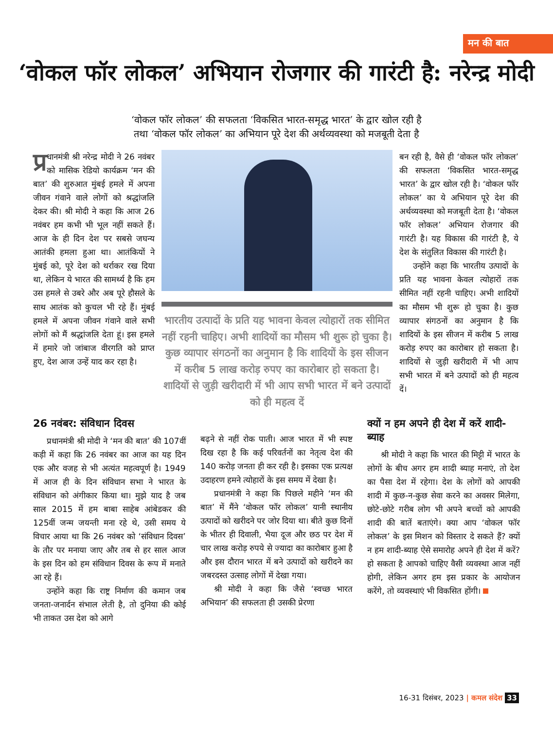मन की बात
‘वोकल फॉर लोकल’ अभियान रोजगार की गारंटी है: नरेन्द्र मोदी
‘वोकल फॉर लोकल’ की सफलता ‘विकसित भारत-समृद्ध भारत’ के द्वार खोल रही है
तथा ‘वोकल फॉर लोकल’ का अभियान पूरे देश की अर्थव्यवस्था को मजबूती देता है
प्र धानमंत्री श्री नरेन्द्र मोदी ने 26 नवंबर को मासिक रेडियो कार्यक्रम ‘मन की बात’ की शुरुआत मुंबई हमले में अपना जीवन गंवाने वाले लोगों को श्रद्धांजलि देकर की। श्री मोदी ने कहा कि आज 26 नवंबर हम कभी भी भूल नहीं सकते हैं। आज के ही दिन देश पर सबसे जघन्य आतंकी हमला हुआ था। आतंकियों ने मुंबई को, पूरे देश को थर्राकर रख दिया था, लेकिन ये भारत की सामर्थ्य है कि हम उस हमले से उबरे और अब पूरे हौसले के साथ आतंक को कुचल भी रहे हैं। मुंबई हमले में अपना जीवन गंवाने वाले सभी लोगों को मैं श्रद्धांजलि देता हूं। इस हमले में हमारे जो जांबाज वीरगति को प्राप्त हुए, देश आज उन्हें याद कर रहा है।
भारतीय उत्पादों के प्रति यह भावना केवल त्योहारों तक सीमित नहीं रहनी चाहिए। अभी शादियों का मौसम भी शुरू हो चुका है। कुछ व्यापार संगठनों का अनुमान है कि शादियों के इस सीजन में करीब 5 लाख करोड़ रुपए का कारोबार हो सकता है। शादियों से जुड़ी खरीदारी में भी आप सभी भारत में बने उत्पादों को ही महत्व दें
बन रही है, वैसे ही ‘वोकल फॉर लोकल’ की सफलता ‘विकसित भारत-समृद्ध भारत’ के द्वार खोल रही है। ‘वोकल फॉर लोकल’ का ये अभियान पूरे देश की अर्थव्यवस्था को मजबूती देता है। ‘वोकल फॉर लोकल’ अभियान रोजगार की गारंटी है। यह विकास की गारंटी है, ये देश के संतुलित विकास की गारंटी है।
उन्होंने कहा कि भारतीय उत्पादों के प्रति यह भावना केवल त्योहारों तक सीमित नहीं रहनी चाहिए। अभी शादियों का मौसम भी शुरू हो चुका है। कुछ व्यापार संगठनों का अनुमान है कि शादियों के इस सीजन में करीब 5 लाख करोड़ रुपए का कारोबार हो सकता है। शादियों से जुड़ी खरीदारी में भी आप सभी भारत में बने उत्पादों को ही महत्व दें।
26 नवंबर: संविधान दिवस
प्रधानमंत्री श्री मोदी ने ‘मन की बात’ की 107वीं कड़ी में कहा कि 26 नवंबर का आज का यह दिन एक और वजह से भी अत्यंत महत्वपूर्ण है। 1949 में आज ही के दिन संविधान सभा ने भारत के संविधान को अंगीकार किया था। मुझे याद है जब साल 2015 में हम बाबा साहेब आंबेडकर की 125वीं जन्म जयन्ती मना रहे थे, उसी समय ये विचार आया था कि 26 नवंबर को ‘संविधान दिवस’ के तौर पर मनाया जाए और तब से हर साल आज के इस दिन को हम संविधान दिवस के रूप में मनाते आ रहे हैं।
उन्होंने कहा कि राष्ट्र निर्माण की कमान जब जनता-जनार्दन संभाल लेती है, तो दुनिया की कोई भी ताकत उस देश को आगे
बढ़ने से नहीं रोक पाती। आज भारत में भी स्पष्ट दिख रहा है कि कई परिवर्तनों का नेतृत्व देश की 140 करोड़ जनता ही कर रही है। इसका एक प्रत्यक्ष उदाहरण हमने त्योहारों के इस समय में देखा है।
प्रधानमंत्री ने कहा कि पिछले महीने ‘मन की बात’ में मैंने ‘वोकल फॉर लोकल’ यानी स्थानीय उत्पादों को खरीदने पर जोर दिया था। बीते कुछ दिनों के भीतर ही दिवाली, भैया दूज और छठ पर देश में चार लाख करोड़ रुपये से ज्यादा का कारोबार हुआ है और इस दौरान भारत में बने उत्पादों को खरीदने का जबरदस्त उत्साह लोगों में देखा गया।
श्री मोदी ने कहा कि जैसे ‘स्वच्छ भारत अभियान’ की सफलता ही उसकी प्रेरणा
क्यों न हम अपने ही देश में करें शादी-ब्याह
श्री मोदी ने कहा कि भारत की मिट्टी में भारत के लोगों के बीच अगर हम शादी ब्याह मनाएं, तो देश का पैसा देश में रहेगा। देश के लोगों को आपकी शादी में कुछ-न-कुछ सेवा करने का अवसर मिलेगा, छोटे-छोटे गरीब लोग भी अपने बच्चों को आपकी शादी की बातें बताएंगे। क्या आप ‘वोकल फॉर लोकल’ के इस मिशन को विस्तार दे सकते हैं? क्यों न हम शादी-ब्याह ऐसे समारोह अपने ही देश में करें? हो सकता है आपको चाहिए वैसी व्यवस्था आज नहीं होगी, लेकिन अगर हम इस प्रकार के आयोजन करेंगे, तो व्यवस्थाएं भी विकसित होंगी।
16-31 दिसंबर, 2023 | कमल संदेश 33